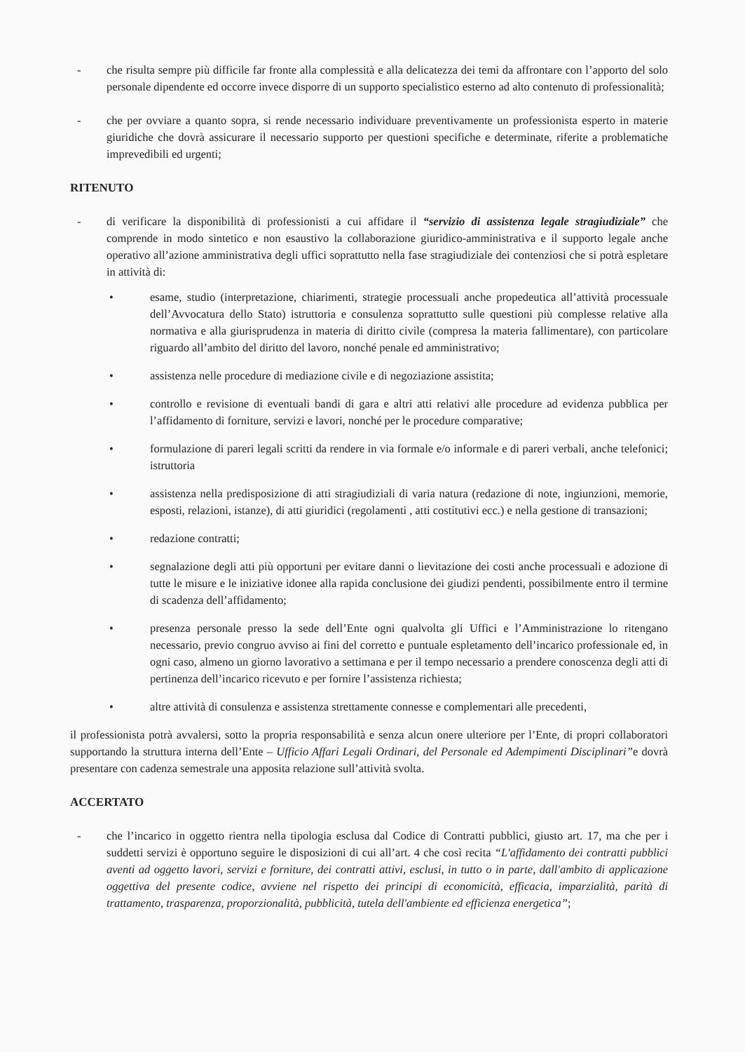- che risulta sempre più difficile far fronte alla complessità e alla delicatezza dei temi da affrontare con l’apporto del solo personale dipendente ed occorre invece disporre di un supporto specialistico esterno ad alto contenuto di professionalità;
- che per ovviare a quanto sopra, si rende necessario individuare preventivamente un professionista esperto in materie giuridiche che dovrà assicurare il necessario supporto per questioni specifiche e determinate, riferite a problematiche imprevedibili ed urgenti;
RITENUTO
- di verificare la disponibilità di professionisti a cui affidare il “servizio di assistenza legale stragiudiziale” che comprende in modo sintetico e non esaustivo la collaborazione giuridico-amministrativa e il supporto legale anche operativo all’azione amministrativa degli uffici soprattutto nella fase stragiudiziale dei contenziosi che si potrà espletare in attività di:
• esame, studio (interpretazione, chiarimenti, strategie processuali anche propedeutica all’attività processuale dell’Avvocatura dello Stato) istruttoria e consulenza soprattutto sulle questioni più complesse relative alla normativa e alla giurisprudenza in materia di diritto civile (compresa la materia fallimentare), con particolare riguardo all’ambito del diritto del lavoro, nonché penale ed amministrativo;
• assistenza nelle procedure di mediazione civile e di negoziazione assistita;
• controllo e revisione di eventuali bandi di gara e altri atti relativi alle procedure ad evidenza pubblica per l’affidamento di forniture, servizi e lavori, nonché per le procedure comparative;
• formulazione di pareri legali scritti da rendere in via formale e/o informale e di pareri verbali, anche telefonici; istruttoria
• assistenza nella predisposizione di atti stragiudiziali di varia natura (redazione di note, ingiunzioni, memorie, esposti, relazioni, istanze), di atti giuridici (regolamenti , atti costitutivi ecc.) e nella gestione di transazioni;
• redazione contratti;
• segnalazione degli atti più opportuni per evitare danni o lievitazione dei costi anche processuali e adozione di tutte le misure e le iniziative idonee alla rapida conclusione dei giudizi pendenti, possibilmente entro il termine di scadenza dell’affidamento;
• presenza personale presso la sede dell’Ente ogni qualvolta gli Uffici e l’Amministrazione lo ritengano necessario, previo congruo avviso ai fini del corretto e puntuale espletamento dell’incarico professionale ed, in ogni caso, almeno un giorno lavorativo a settimana e per il tempo necessario a prendere conoscenza degli atti di pertinenza dell’incarico ricevuto e per fornire l’assistenza richiesta;
• altre attività di consulenza e assistenza strettamente connesse e complementari alle precedenti,
il professionista potrà avvalersi, sotto la propria responsabilità e senza alcun onere ulteriore per l’Ente, di propri collaboratori supportando la struttura interna dell’Ente – Ufficio Affari Legali Ordinari, del Personale ed Adempimenti Disciplinari”e dovrà presentare con cadenza semestrale una apposita relazione sull’attività svolta.
ACCERTATO
- che l’incarico in oggetto rientra nella tipologia esclusa dal Codice di Contratti pubblici, giusto art. 17, ma che per i suddetti servizi è opportuno seguire le disposizioni di cui all’art. 4 che così recita “L'affidamento dei contratti pubblici aventi ad oggetto lavori, servizi e forniture, dei contratti attivi, esclusi, in tutto o in parte, dall'ambito di applicazione oggettiva del presente codice, avviene nel rispetto dei principi di economicità, efficacia, imparzialità, parità di trattamento, trasparenza, proporzionalità, pubblicità, tutela dell'ambiente ed efficienza energetica”;